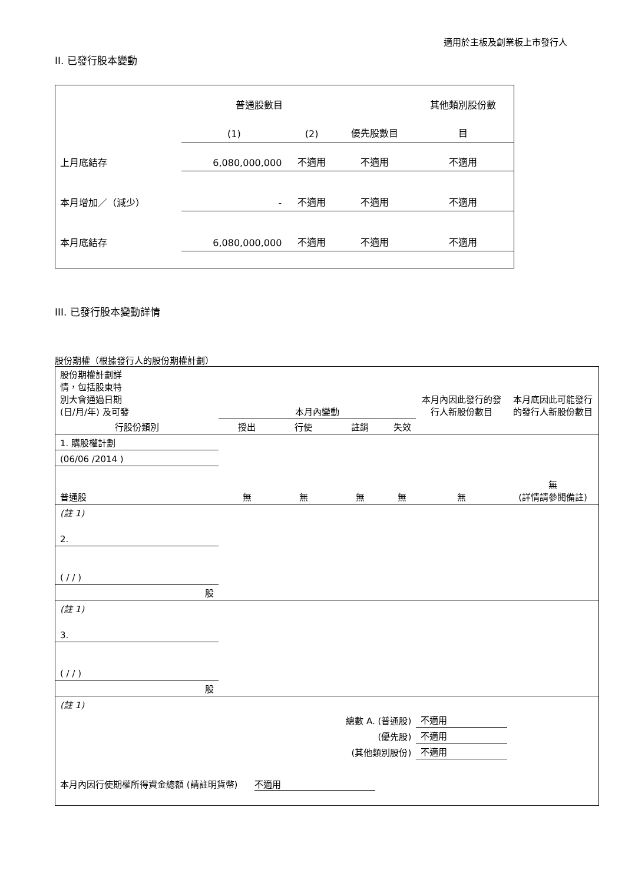適用於主板及創業板上市發行人
II. 已發行股本變動
| | 普通股數目 | | | 其他類別股份數 |
| | (1) | (2) | 優先股數目 | 目 |
| 上月底結存 | 6,080,000,000 | 不適用 | 不適用 | 不適用 |
| 本月增加／（減少） | - | 不適用 | 不適用 | 不適用 |
| 本月底結存 | 6,080,000,000 | 不適用 | 不適用 | 不適用 |
III. 已發行股本變動詳情
股份期權（根據發行人的股份期權計劃）
| 股份期權計劃詳 情，包括股東特 別大會通過日期 (日/月/年) 及可發 | 本月內變動 | | | | 本月內因此發行的發 行人新股份數目 | 本月底因此可能發行 的發行人新股份數目 |
| 行股份類別 | 授出 | 行使 | 註銷 | 失效 | | |
| 1. 購股權計劃 | | | | | | |
| (06/06 /2014 ) | | | | | | |
| 普通股 | 無 | 無 | 無 | 無 | 無 | 無 (詳情請參閱備註) |
| (註 1) | | | | | | |
| 2. | | | | | | |
| ( / / ) | | | | | | |
| 股 | | | | | | |
| (註 1) | | | | | | |
| 3. | | | | | | |
| ( / / ) | | | | | | |
| 股 | | | | | | |
| (註 1) | | | | | | |
| 總數 A. (普通股) | | | | | 不適用 | |
| (優先股) | | | | | 不適用 | |
| (其他類別股份) | | | | | 不適用 | |
| 本月內因行使期權所得資金總額 (請註明貨幣) 不適用 | | | | | | |